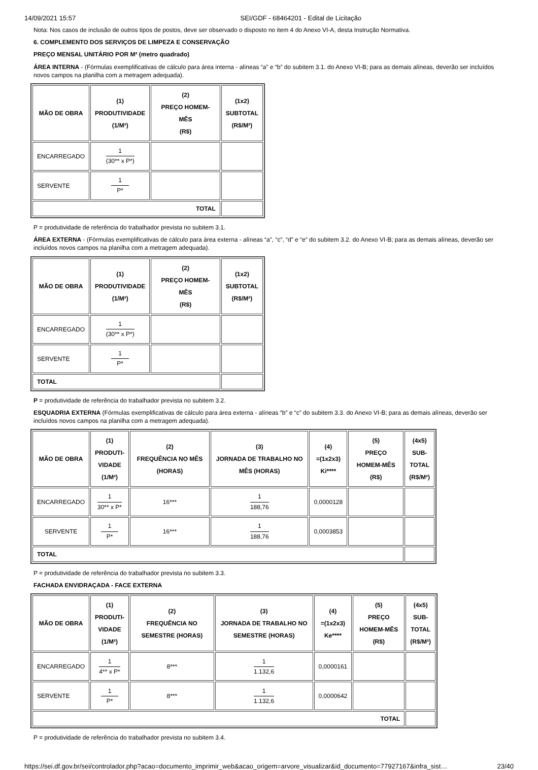14/09/2021 15:57 SEI/GDF - 68464201 - Edital de Licitação
Nota: Nos casos de inclusão de outros tipos de postos, deve ser observado o disposto no item 4 do Anexo VI-A, desta Instrução Normativa.
6. COMPLEMENTO DOS SERVIÇOS DE LIMPEZA E CONSERVAÇÃO
PREÇO MENSAL UNITÁRIO POR M² (metro quadrado)
ÁREA INTERNA - (Fórmulas exemplificativas de cálculo para área interna - alíneas “a” e “b” do subitem 3.1. do Anexo VI-B; para as demais alíneas, deverão ser incluídos novos campos na planilha com a metragem adequada).
| MÃO DE OBRA | (1) PRODUTIVIDADE (1/M²) | (2) PREÇO HOMEM-MÊS (R$) | (1x2) SUBTOTAL (R$/M²) |
| --- | --- | --- | --- |
| ENCARREGADO | 1 (30** x P*) | | |
| SERVENTE | 1 P* | | |
| TOTAL | | | |
P = produtividade de referência do trabalhador prevista no subitem 3.1.
ÁREA EXTERNA - (Fórmulas exemplificativas de cálculo para área externa - alíneas “a”, “c”, “d” e “e” do subitem 3.2. do Anexo VI-B; para as demais alíneas, deverão ser incluídos novos campos na planilha com a metragem adequada).
| MÃO DE OBRA | (1) PRODUTIVIDADE (1/M²) | (2) PREÇO HOMEM-MÊS (R$) | (1x2) SUBTOTAL (R$/M²) |
| --- | --- | --- | --- |
| ENCARREGADO | 1 (30** x P*) | | |
| SERVENTE | 1 P* | | |
| TOTAL | | | |
P = produtividade de referência do trabalhador prevista no subitem 3.2.
ESQUADRIA EXTERNA (Fórmulas exemplificativas de cálculo para área externa - alíneas “b” e “c” do subitem 3.3. do Anexo VI-B; para as demais alíneas, deverão ser incluídos novos campos na planilha com a metragem adequada).
| MÃO DE OBRA | (1) PRODUTI- VIDADE (1/M²) | (2) FREQUÊNCIA NO MÊS (HORAS) | (3) JORNADA DE TRABALHO NO MÊS (HORAS) | (4) =(1x2x3) Ki**** | (5) PREÇO HOMEM-MÊS (R$) | (4x5) SUB- TOTAL (R$/M²) |
| --- | --- | --- | --- | --- | --- | --- |
| ENCARREGADO | 1 30** x P* | 16*** | 1 188,76 | 0,0000128 | | |
| SERVENTE | 1 P* | 16*** | 1 188,76 | 0,0003853 | | |
| TOTAL | | | | | | |
P = produtividade de referência do trabalhador prevista no subitem 3.3.
FACHADA ENVIDRAÇADA - FACE EXTERNA
| MÃO DE OBRA | (1) PRODUTI- VIDADE (1/M²) | (2) FREQUÊNCIA NO SEMESTRE (HORAS) | (3) JORNADA DE TRABALHO NO SEMESTRE (HORAS) | (4) =(1x2x3) Ke**** | (5) PREÇO HOMEM-MÊS (R$) | (4x5) SUB- TOTAL (R$/M²) |
| --- | --- | --- | --- | --- | --- | --- |
| ENCARREGADO | 1 4** x P* | 8*** | 1 1.132,6 | 0,0000161 | | |
| SERVENTE | 1 P* | 8*** | 1 1.132,6 | 0,0000642 | | |
| TOTAL | | | | | | |
P = produtividade de referência do trabalhador prevista no subitem 3.4.
https://sei.df.gov.br/sei/controlador.php?acao=documento_imprimir_web&acao_origem=arvore_visualizar&id_documento=77927167&infra_sist… 23/40